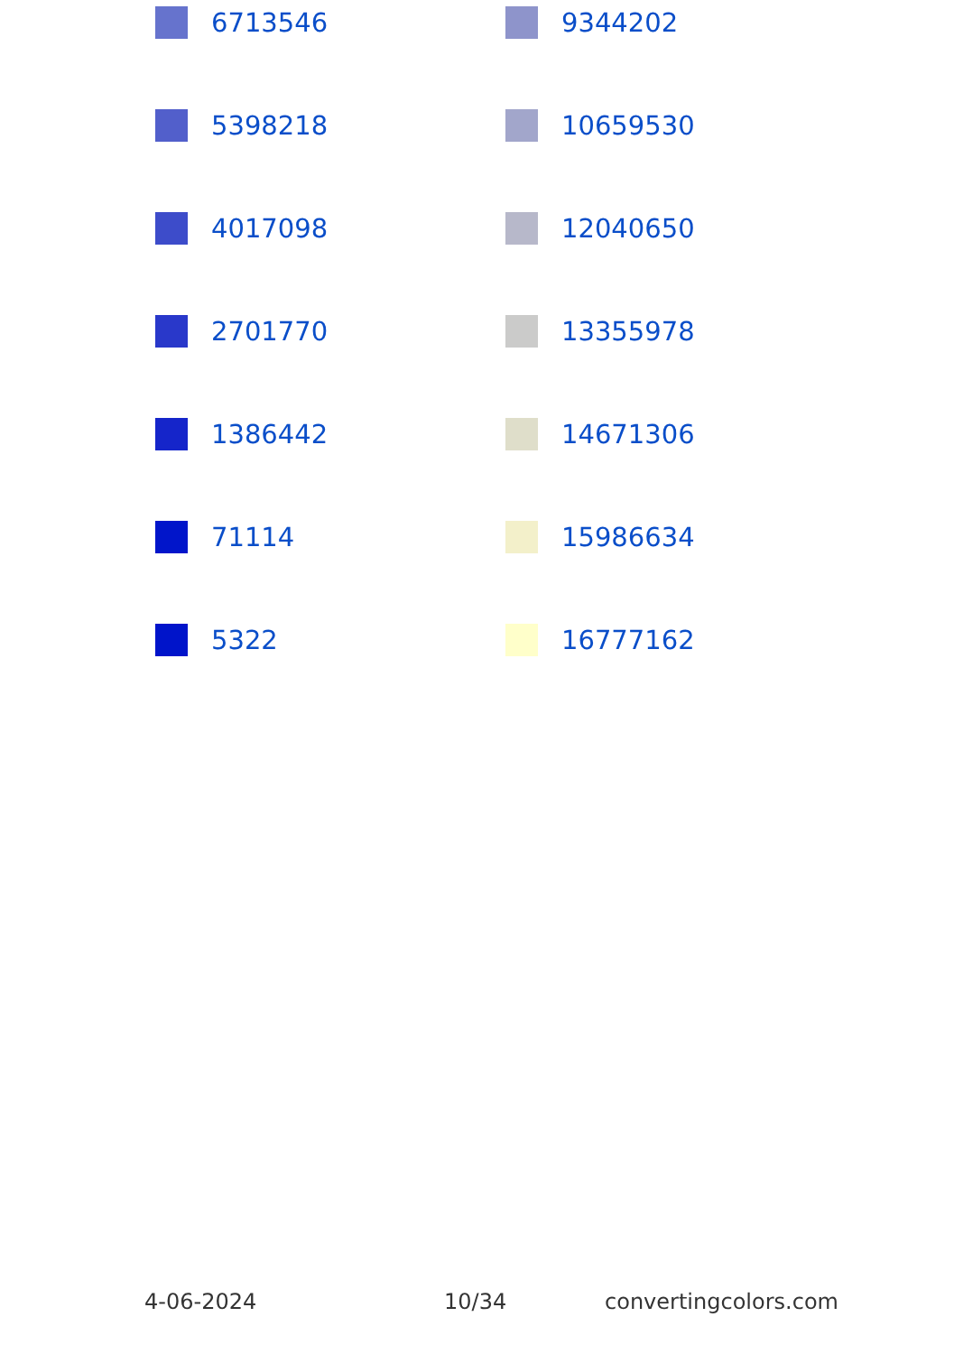6713546
9344202
5398218
10659530
4017098
12040650
2701770
13355978
1386442
14671306
71114
15986634
5322
16777162
4-06-2024 10/34 convertingcolors.com